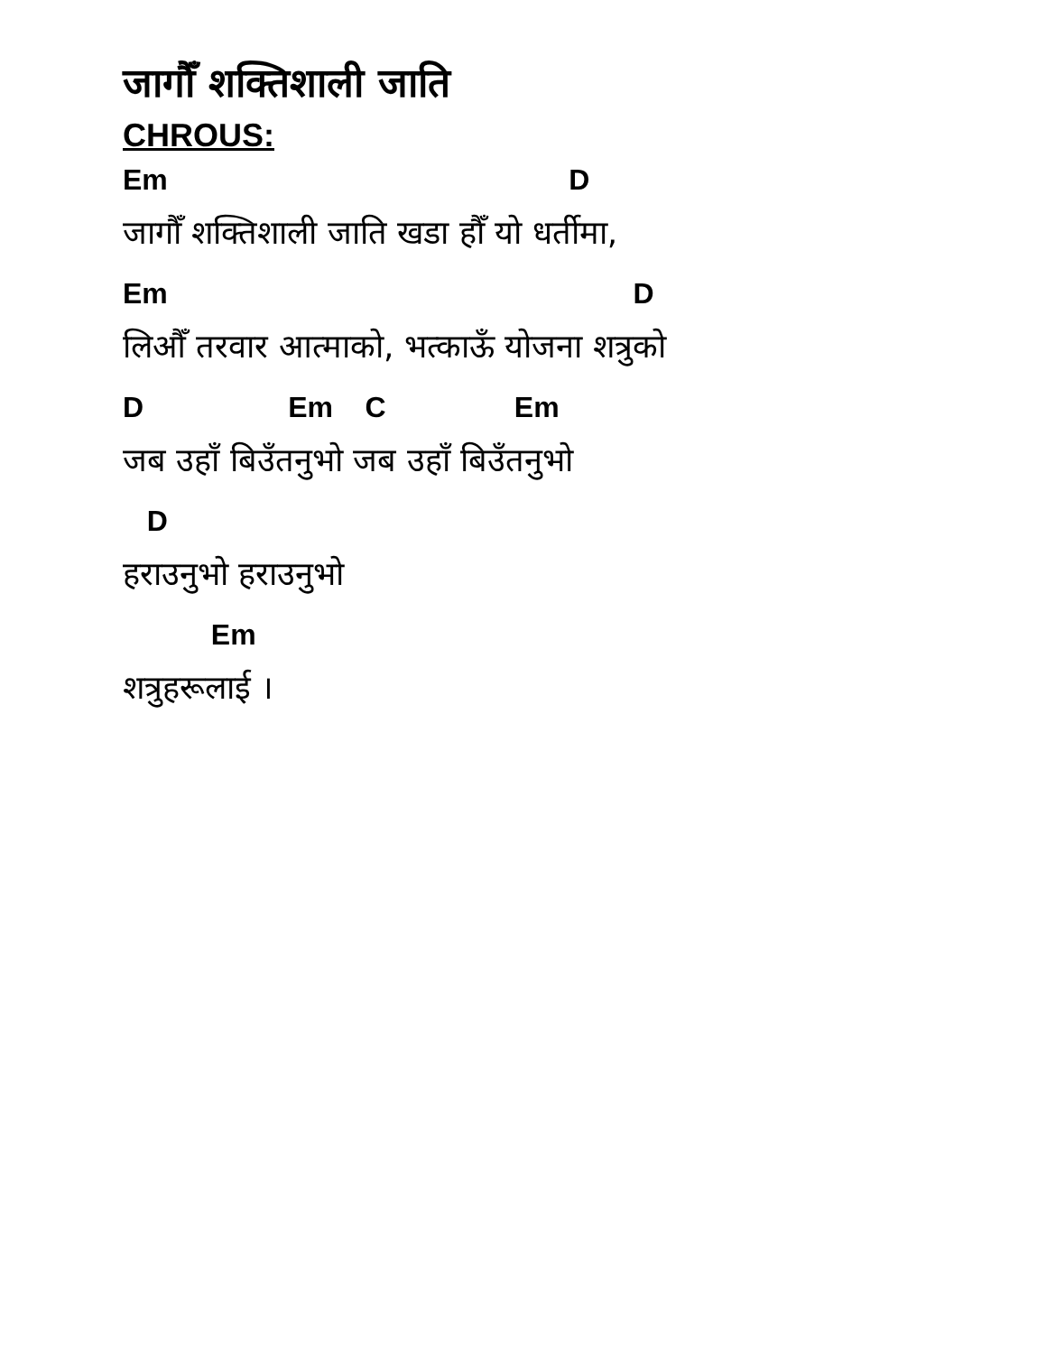जागौँ शक्तिशाली जाति
CHROUS:
Em D
जागौँ शक्तिशाली जाति खडा हौँ यो धर्तीमा,
Em D
लिऔँ तरवार आत्माको, भत्काऊँ योजना शत्रुको
D Em C Em
जब उहाँ बिउँतनुभो जब उहाँ बिउँतनुभो
D
हराउनुभो हराउनुभो
Em
शत्रुहरूलाई ।